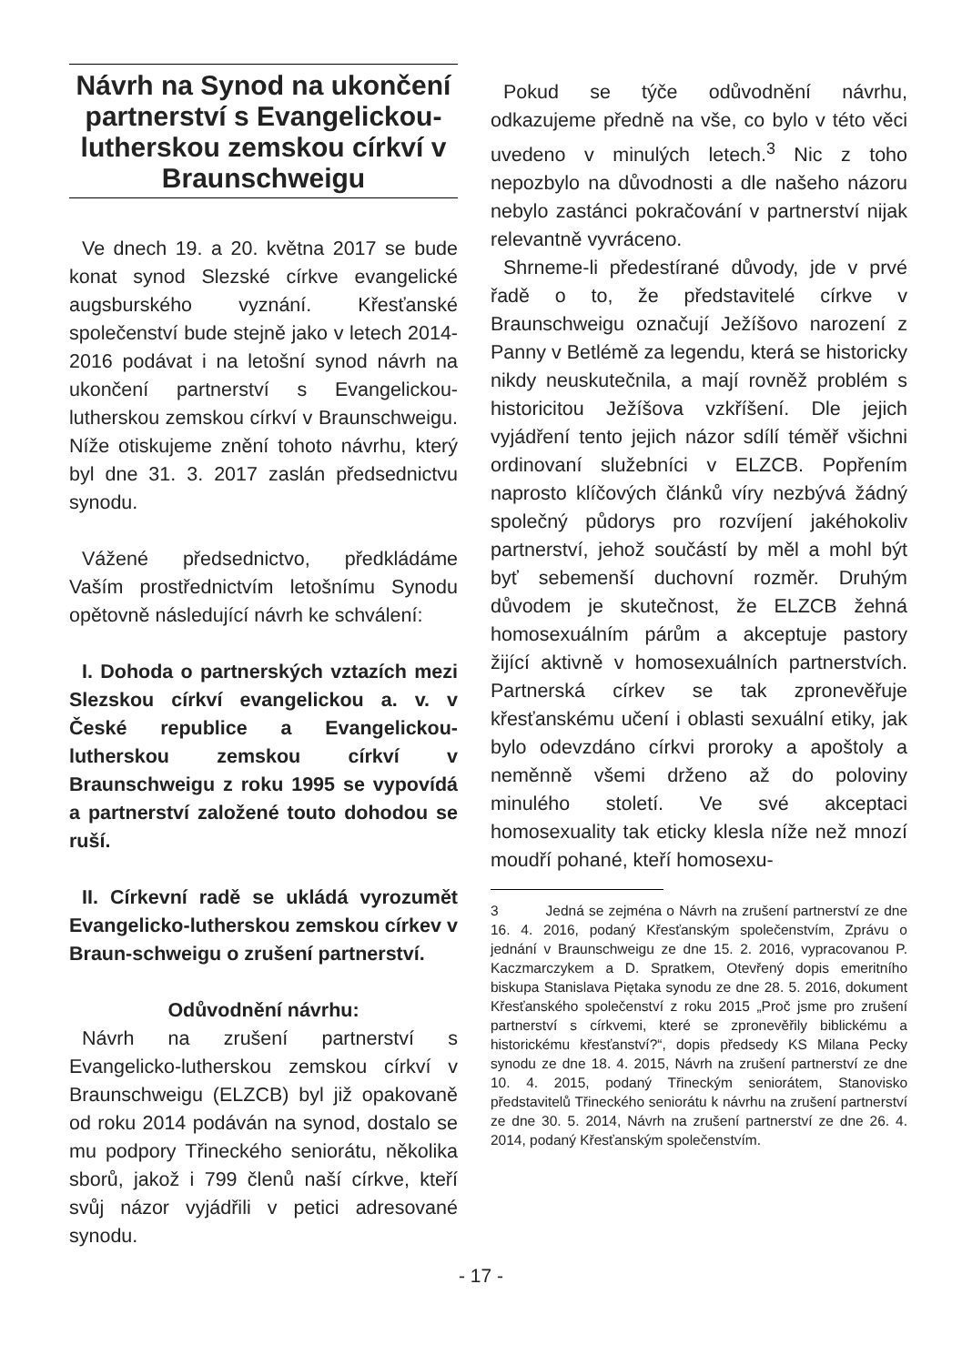Návrh na Synod na ukončení partnerství s Evangelickou-lutherskou zemskou církví v Braunschweigu
Ve dnech 19. a 20. května 2017 se bude konat synod Slezské církve evangelické augsburského vyznání. Křesťanské společenství bude stejně jako v letech 2014-2016 podávat i na letošní synod návrh na ukončení partnerství s Evangelickou-lutherskou zemskou církví v Braunschweigu. Níže otiskujeme znění tohoto návrhu, který byl dne 31. 3. 2017 zaslán předsednictvu synodu.
Vážené předsednictvo, předkládáme Vaším prostřednictvím letošnímu Synodu opětovně následující návrh ke schválení:
I. Dohoda o partnerských vztazích mezi Slezskou církví evangelickou a. v. v České republice a Evangelickou-lutherskou zemskou církví v Braunschweigu z roku 1995 se vypovídá a partnerství založené touto dohodou se ruší.
II. Církevní radě se ukládá vyrozumět Evangelicko-lutherskou zemskou církev v Braun-schweigu o zrušení partnerství.
Odůvodnění návrhu:
Návrh na zrušení partnerství s Evangelicko-lutherskou zemskou církví v Braunschweigu (ELZCB) byl již opakovaně od roku 2014 podáván na synod, dostalo se mu podpory Třineckého seniorátu, několika sborů, jakož i 799 členů naší církve, kteří svůj názor vyjádřili v petici adresované synodu.
Pokud se týče odůvodnění návrhu, odkazujeme předně na vše, co bylo v této věci uvedeno v minulých letech.<sup>3</sup> Nic z toho nepozbylo na důvodnosti a dle našeho názoru nebylo zastánci pokračování v partnerství nijak relevantně vyvráceno.
Shrneme-li předestírané důvody, jde v prvé řadě o to, že představitelé církve v Braunschweigu označují Ježíšovo narození z Panny v Betlémě za legendu, která se historicky nikdy neuskutečnila, a mají rovněž problém s historicitou Ježíšova vzkříšení. Dle jejich vyjádření tento jejich názor sdílí téměř všichni ordinovaní služebníci v ELZCB. Popřením naprosto klíčových článků víry nezbývá žádný společný půdorys pro rozvíjení jakéhokoliv partnerství, jehož součástí by měl a mohl být byť sebemenší duchovní rozměr. Druhým důvodem je skutečnost, že ELZCB žehná homosexuálním párům a akceptuje pastory žijící aktivně v homosexuálních partnerstvích. Partnerská církev se tak zpronevěřuje křesťanskému učení i oblasti sexuální etiky, jak bylo odevzdáno církvi proroky a apoštoly a neměnně všemi drženo až do poloviny minulého století. Ve své akceptaci homosexuality tak eticky klesla níže než mnozí moudří pohané, kteří homosexu-
3 Jedná se zejména o Návrh na zrušení partnerství ze dne 16. 4. 2016, podaný Křesťanským společenstvím, Zprávu o jednání v Braunschweigu ze dne 15. 2. 2016, vypracovanou P. Kaczmarczykem a D. Spratkem, Otevřený dopis emeritního biskupa Stanislava Piętaka synodu ze dne 28. 5. 2016, dokument Křesťanského společenství z roku 2015 „Proč jsme pro zrušení partnerství s církvemi, které se zpronevěřily biblickému a historickému křesťanství?“, dopis předsedy KS Milana Pecky synodu ze dne 18. 4. 2015, Návrh na zrušení partnerství ze dne 10. 4. 2015, podaný Třineckým seniorátem, Stanovisko představitelů Třineckého seniorátu k návrhu na zrušení partnerství ze dne 30. 5. 2014, Návrh na zrušení partnerství ze dne 26. 4. 2014, podaný Křesťanským společenstvím.
- 17 -